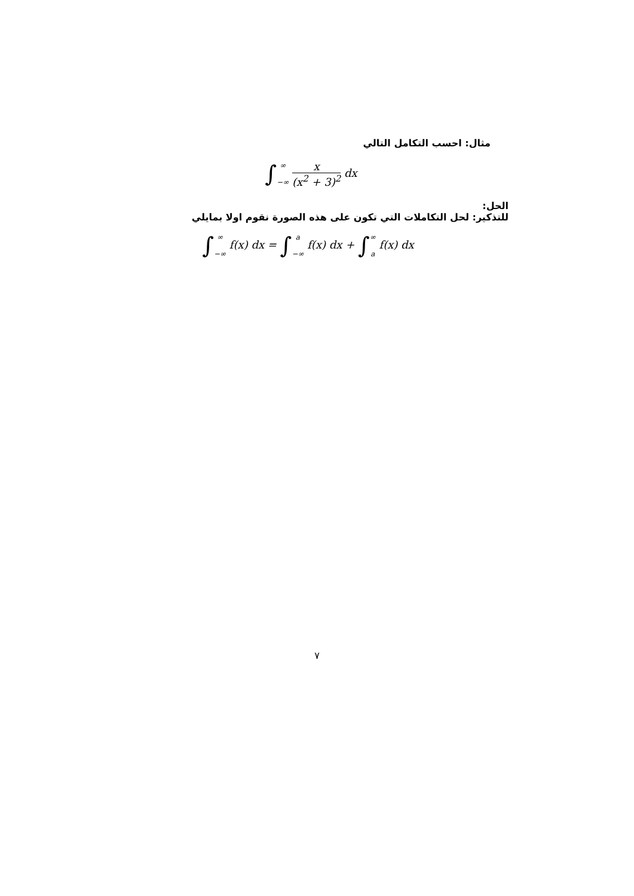مثال: احسب التكامل التالي
∫∞ −∞ x (x<sup>2</sup> + 3)<sup>2</sup> dx
الحل:
للتذكير: لحل التكاملات التي تكون على هذه الصورة نقوم اولا بمايلي
∫∞ −∞ f(x) dx = ∫a −∞ f(x) dx + ∫∞ a f(x) dx
٧